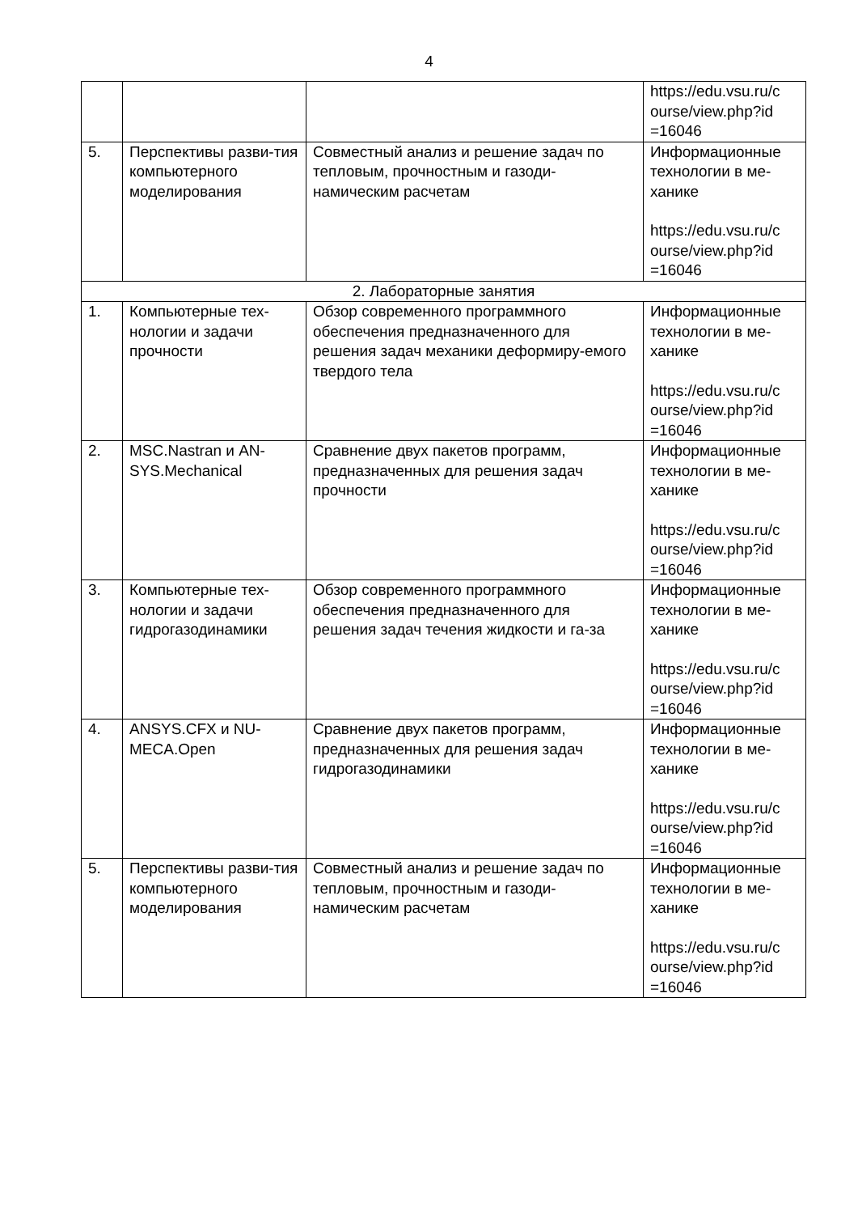4
| | | | https://edu.vsu.ru/c ourse/view.php?id =16046 |
| 5. | Перспективы разви-тия компьютерного моделирования | Совместный анализ и решение задач по тепловым, прочностным и газоди-намическим расчетам | Информационные технологии в ме-ханике https://edu.vsu.ru/c ourse/view.php?id =16046 |
| 2. Лабораторные занятия | | | |
| 1. | Компьютерные тех-нологии и задачи прочности | Обзор современного программного обеспечения предназначенного для решения задач механики деформиру-емого твердого тела | Информационные технологии в ме-ханике https://edu.vsu.ru/c ourse/view.php?id =16046 |
| 2. | MSC.Nastran и AN-SYS.Mechanical | Сравнение двух пакетов программ, предназначенных для решения задач прочности | Информационные технологии в ме-ханике https://edu.vsu.ru/c ourse/view.php?id =16046 |
| 3. | Компьютерные тех-нологии и задачи гидрогазодинамики | Обзор современного программного обеспечения предназначенного для решения задач течения жидкости и га-за | Информационные технологии в ме-ханике https://edu.vsu.ru/c ourse/view.php?id =16046 |
| 4. | ANSYS.CFX и NU-MECA.Open | Сравнение двух пакетов программ, предназначенных для решения задач гидрогазодинамики | Информационные технологии в ме-ханике https://edu.vsu.ru/c ourse/view.php?id =16046 |
| 5. | Перспективы разви-тия компьютерного моделирования | Совместный анализ и решение задач по тепловым, прочностным и газоди-намическим расчетам | Информационные технологии в ме-ханике https://edu.vsu.ru/c ourse/view.php?id =16046 |